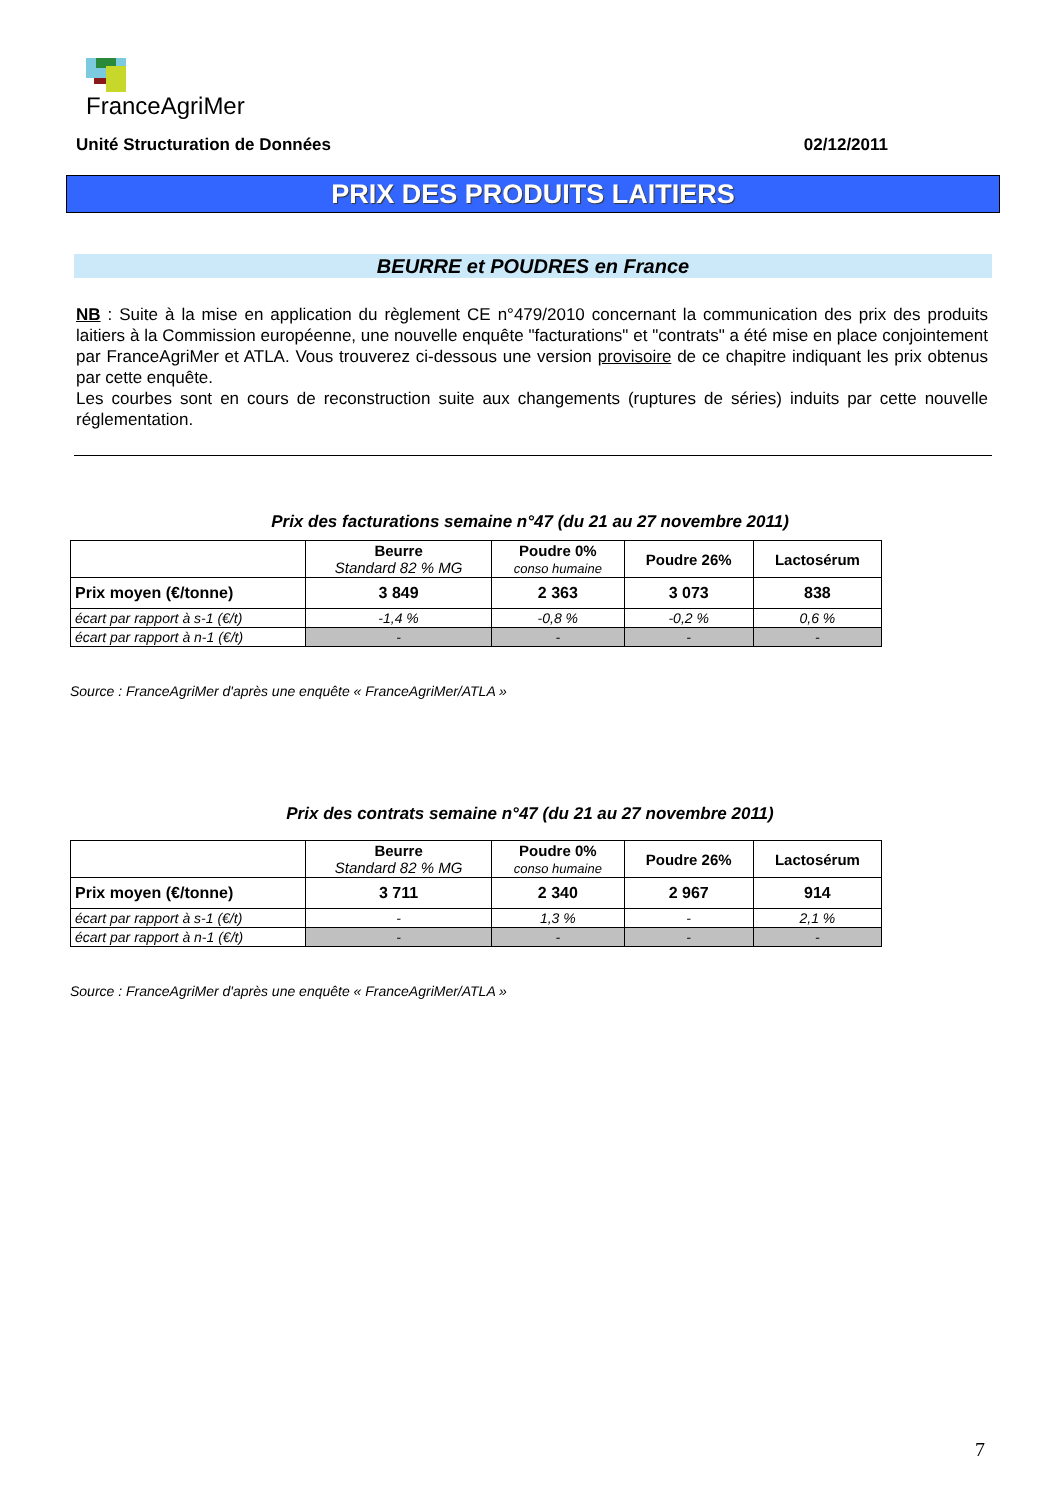FranceAgriMer
Unité Structuration de Données 02/12/2011
PRIX DES PRODUITS LAITIERS
BEURRE et POUDRES en France
NB : Suite à la mise en application du règlement CE n°479/2010 concernant la communication des prix des produits laitiers à la Commission européenne, une nouvelle enquête "facturations" et "contrats" a été mise en place conjointement par FranceAgriMer et ATLA. Vous trouverez ci-dessous une version provisoire de ce chapitre indiquant les prix obtenus par cette enquête.
Les courbes sont en cours de reconstruction suite aux changements (ruptures de séries) induits par cette nouvelle réglementation.
Prix des facturations semaine n°47 (du 21 au 27 novembre 2011)
| | Beurre Standard 82 % MG | Poudre 0% conso humaine | Poudre 26% | Lactosérum |
| --- | --- | --- | --- | --- |
| Prix moyen (€/tonne) | 3 849 | 2 363 | 3 073 | 838 |
| écart par rapport à s-1 (€/t) | -1,4 % | -0,8 % | -0,2 % | 0,6 % |
| écart par rapport à n-1 (€/t) | - | - | - | - |
Source : FranceAgriMer d'après une enquête « FranceAgriMer/ATLA »
Prix des contrats semaine n°47 (du 21 au 27 novembre 2011)
| | Beurre Standard 82 % MG | Poudre 0% conso humaine | Poudre 26% | Lactosérum |
| --- | --- | --- | --- | --- |
| Prix moyen (€/tonne) | 3 711 | 2 340 | 2 967 | 914 |
| écart par rapport à s-1 (€/t) | - | 1,3 % | - | 2,1 % |
| écart par rapport à n-1 (€/t) | - | - | - | - |
Source : FranceAgriMer d'après une enquête « FranceAgriMer/ATLA »
7